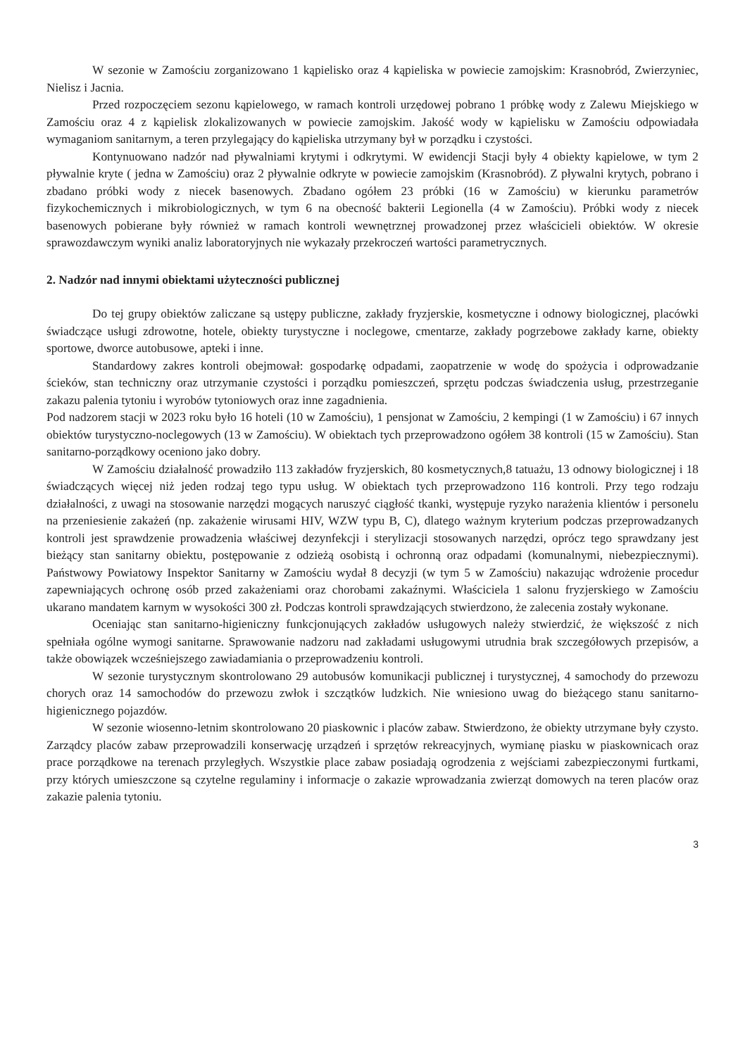W sezonie w Zamościu zorganizowano 1 kąpielisko oraz 4 kąpieliska w powiecie zamojskim: Krasnobród, Zwierzyniec, Nielisz i Jacnia.
Przed rozpoczęciem sezonu kąpielowego, w ramach kontroli urzędowej pobrano 1 próbkę wody z Zalewu Miejskiego w Zamościu oraz 4 z kąpielisk zlokalizowanych w powiecie zamojskim. Jakość wody w kąpielisku w Zamościu odpowiadała wymaganiom sanitarnym, a teren przylegający do kąpieliska utrzymany był w porządku i czystości.
Kontynuowano nadzór nad pływalniami krytymi i odkrytymi. W ewidencji Stacji były 4 obiekty kąpielowe, w tym 2 pływalnie kryte ( jedna w Zamościu) oraz 2 pływalnie odkryte w powiecie zamojskim (Krasnobród). Z pływalni krytych, pobrano i zbadano próbki wody z niecek basenowych. Zbadano ogółem 23 próbki (16 w Zamościu) w kierunku parametrów fizykochemicznych i mikrobiologicznych, w tym 6 na obecność bakterii Legionella (4 w Zamościu). Próbki wody z niecek basenowych pobierane były również w ramach kontroli wewnętrznej prowadzonej przez właścicieli obiektów. W okresie sprawozdawczym wyniki analiz laboratoryjnych nie wykazały przekroczeń wartości parametrycznych.
2. Nadzór nad innymi obiektami użyteczności publicznej
Do tej grupy obiektów zaliczane są ustępy publiczne, zakłady fryzjerskie, kosmetyczne i odnowy biologicznej, placówki świadczące usługi zdrowotne, hotele, obiekty turystyczne i noclegowe, cmentarze, zakłady pogrzebowe zakłady karne, obiekty sportowe, dworce autobusowe, apteki i inne.
Standardowy zakres kontroli obejmował: gospodarkę odpadami, zaopatrzenie w wodę do spożycia i odprowadzanie ścieków, stan techniczny oraz utrzymanie czystości i porządku pomieszczeń, sprzętu podczas świadczenia usług, przestrzeganie zakazu palenia tytoniu i wyrobów tytoniowych oraz inne zagadnienia.
Pod nadzorem stacji w 2023 roku było 16 hoteli (10 w Zamościu), 1 pensjonat w Zamościu, 2 kempingi (1 w Zamościu) i 67 innych obiektów turystyczno-noclegowych (13 w Zamościu). W obiektach tych przeprowadzono ogółem 38 kontroli (15 w Zamościu). Stan sanitarno-porządkowy oceniono jako dobry.
W Zamościu działalność prowadziło 113 zakładów fryzjerskich, 80 kosmetycznych,8 tatuażu, 13 odnowy biologicznej i 18 świadczących więcej niż jeden rodzaj tego typu usług. W obiektach tych przeprowadzono 116 kontroli. Przy tego rodzaju działalności, z uwagi na stosowanie narzędzi mogących naruszyć ciągłość tkanki, występuje ryzyko narażenia klientów i personelu na przeniesienie zakażeń (np. zakażenie wirusami HIV, WZW typu B, C), dlatego ważnym kryterium podczas przeprowadzanych kontroli jest sprawdzenie prowadzenia właściwej dezynfekcji i sterylizacji stosowanych narzędzi, oprócz tego sprawdzany jest bieżący stan sanitarny obiektu, postępowanie z odzieżą osobistą i ochronną oraz odpadami (komunalnymi, niebezpiecznymi). Państwowy Powiatowy Inspektor Sanitarny w Zamościu wydał 8 decyzji (w tym 5 w Zamościu) nakazując wdrożenie procedur zapewniających ochronę osób przed zakażeniami oraz chorobami zakaźnymi. Właściciela 1 salonu fryzjerskiego w Zamościu ukarano mandatem karnym w wysokości 300 zł. Podczas kontroli sprawdzających stwierdzono, że zalecenia zostały wykonane.
Oceniając stan sanitarno-higieniczny funkcjonujących zakładów usługowych należy stwierdzić, że większość z nich spełniała ogólne wymogi sanitarne. Sprawowanie nadzoru nad zakładami usługowymi utrudnia brak szczegółowych przepisów, a także obowiązek wcześniejszego zawiadamiania o przeprowadzeniu kontroli.
W sezonie turystycznym skontrolowano 29 autobusów komunikacji publicznej i turystycznej, 4 samochody do przewozu chorych oraz 14 samochodów do przewozu zwłok i szczątków ludzkich. Nie wniesiono uwag do bieżącego stanu sanitarno- higienicznego pojazdów.
W sezonie wiosenno-letnim skontrolowano 20 piaskownic i placów zabaw. Stwierdzono, że obiekty utrzymane były czysto. Zarządcy placów zabaw przeprowadzili konserwację urządzeń i sprzętów rekreacyjnych, wymianę piasku w piaskownicach oraz prace porządkowe na terenach przyległych. Wszystkie place zabaw posiadają ogrodzenia z wejściami zabezpieczonymi furtkami, przy których umieszczone są czytelne regulaminy i informacje o zakazie wprowadzania zwierząt domowych na teren placów oraz zakazie palenia tytoniu.
3